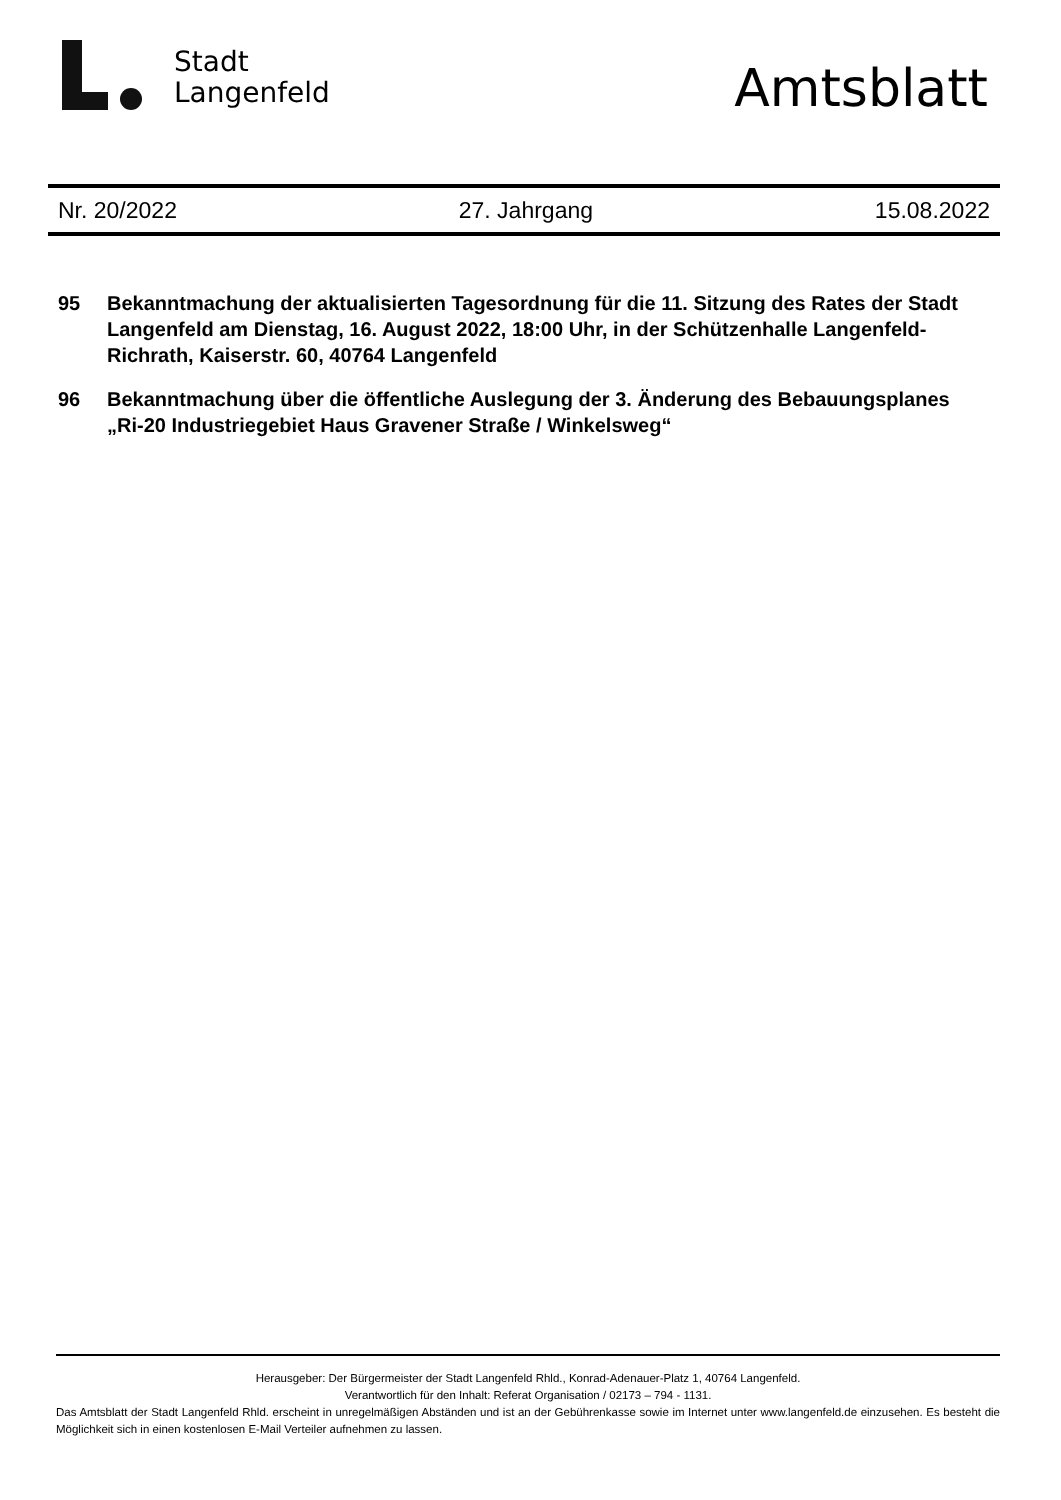Stadt
Langenfeld
Amtsblatt
Nr. 20/2022 27. Jahrgang 15.08.2022
95 Bekanntmachung der aktualisierten Tagesordnung für die 11. Sitzung des Rates der Stadt Langenfeld am Dienstag, 16. August 2022, 18:00 Uhr, in der Schützenhalle Langenfeld-Richrath, Kaiserstr. 60, 40764 Langenfeld
96 Bekanntmachung über die öffentliche Auslegung der 3. Änderung des Bebauungsplanes „Ri-20 Industriegebiet Haus Gravener Straße / Winkelsweg“
Herausgeber: Der Bürgermeister der Stadt Langenfeld Rhld., Konrad-Adenauer-Platz 1, 40764 Langenfeld.
Verantwortlich für den Inhalt: Referat Organisation / 02173 – 794 - 1131.
Das Amtsblatt der Stadt Langenfeld Rhld. erscheint in unregelmäßigen Abständen und ist an der Gebührenkasse sowie im Internet unter www.langenfeld.de einzusehen. Es besteht die Möglichkeit sich in einen kostenlosen E-Mail Verteiler aufnehmen zu lassen.